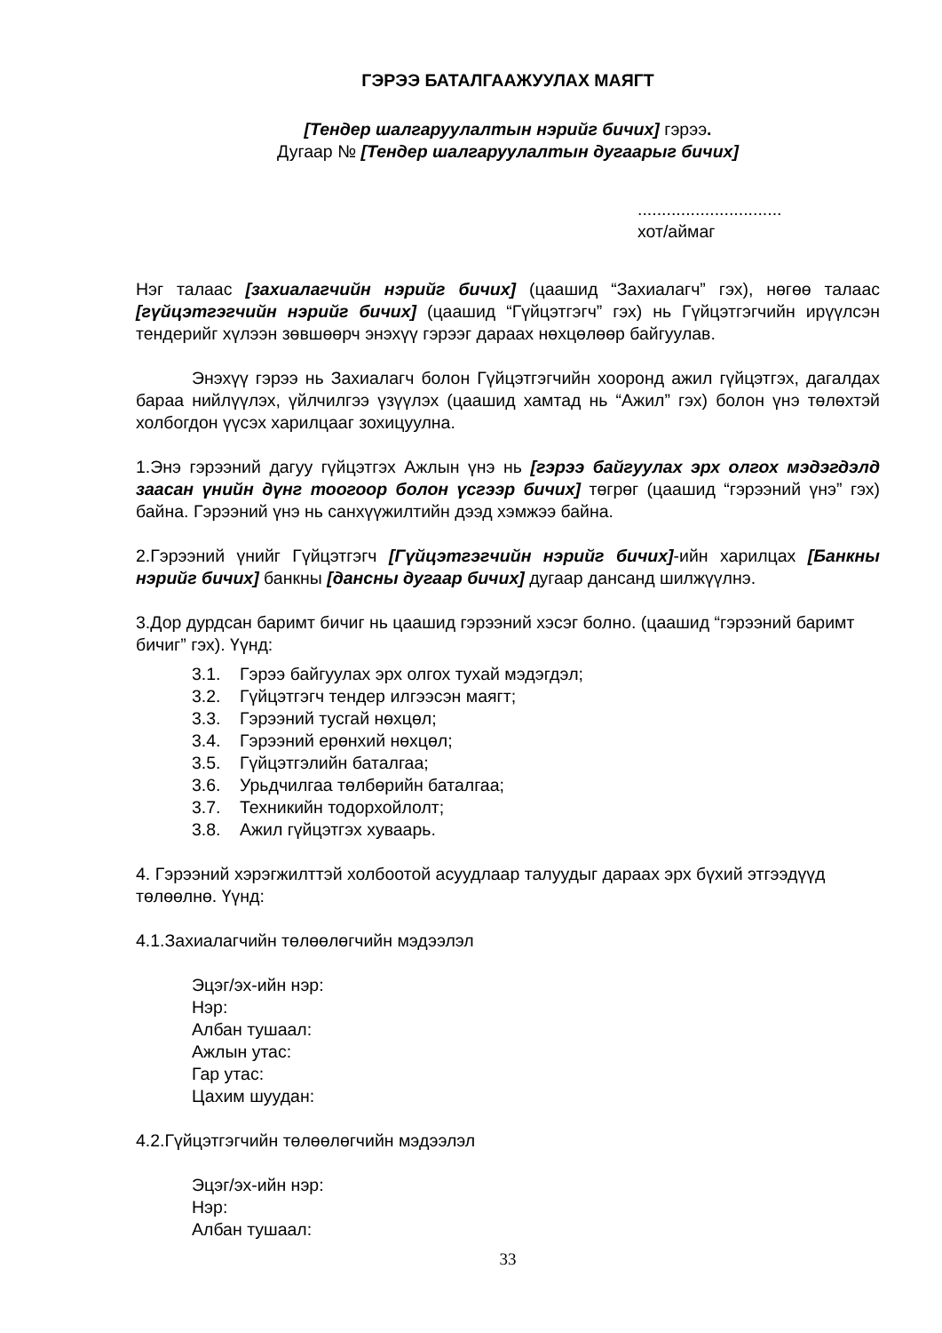ГЭРЭЭ БАТАЛГААЖУУЛАХ МАЯГТ
[Тендер шалгаруулалтын нэрийг бичих] гэрээ.
Дугаар № [Тендер шалгаруулалтын дугаарыг бичих]
..............................
хот/аймаг
Нэг талаас [захиалагчийн нэрийг бичих] (цаашид “Захиалагч” гэх), нөгөө талаас [гүйцэтгэгчийн нэрийг бичих] (цаашид “Гүйцэтгэгч” гэх) нь Гүйцэтгэгчийн ирүүлсэн тендерийг хүлээн зөвшөөрч энэхүү гэрээг дараах нөхцөлөөр байгуулав.
Энэхүү гэрээ нь Захиалагч болон Гүйцэтгэгчийн хооронд ажил гүйцэтгэх, дагалдах бараа нийлүүлэх, үйлчилгээ үзүүлэх (цаашид хамтад нь “Ажил” гэх) болон үнэ төлөхтэй холбогдон үүсэх харилцааг зохицуулна.
1.Энэ гэрээний дагуу гүйцэтгэх Ажлын үнэ нь [гэрээ байгуулах эрх олгох мэдэгдэлд заасан үнийн дүнг тоогоор болон үсгээр бичих] төгрөг (цаашид “гэрээний үнэ” гэх) байна. Гэрээний үнэ нь санхүүжилтийн дээд хэмжээ байна.
2.Гэрээний үнийг Гүйцэтгэгч [Гүйцэтгэгчийн нэрийг бичих]-ийн харилцах [Банкны нэрийг бичих] банкны [дансны дугаар бичих] дугаар дансанд шилжүүлнэ.
3.Дор дурдсан баримт бичиг нь цаашид гэрээний хэсэг болно. (цаашид “гэрээний баримт бичиг” гэх). Үүнд:
3.1. Гэрээ байгуулах эрх олгох тухай мэдэгдэл;
3.2. Гүйцэтгэгч тендер илгээсэн маягт;
3.3. Гэрээний тусгай нөхцөл;
3.4. Гэрээний ерөнхий нөхцөл;
3.5. Гүйцэтгэлийн баталгаа;
3.6. Урьдчилгаа төлбөрийн баталгаа;
3.7. Техникийн тодорхойлолт;
3.8. Ажил гүйцэтгэх хуваарь.
4. Гэрээний хэрэгжилттэй холбоотой асуудлаар талуудыг дараах эрх бүхий этгээдүүд төлөөлнө. Үүнд:
4.1.Захиалагчийн төлөөлөгчийн мэдээлэл
Эцэг/эх-ийн нэр:
Нэр:
Албан тушаал:
Ажлын утас:
Гар утас:
Цахим шуудан:
4.2.Гүйцэтгэгчийн төлөөлөгчийн мэдээлэл
Эцэг/эх-ийн нэр:
Нэр:
Албан тушаал:
33